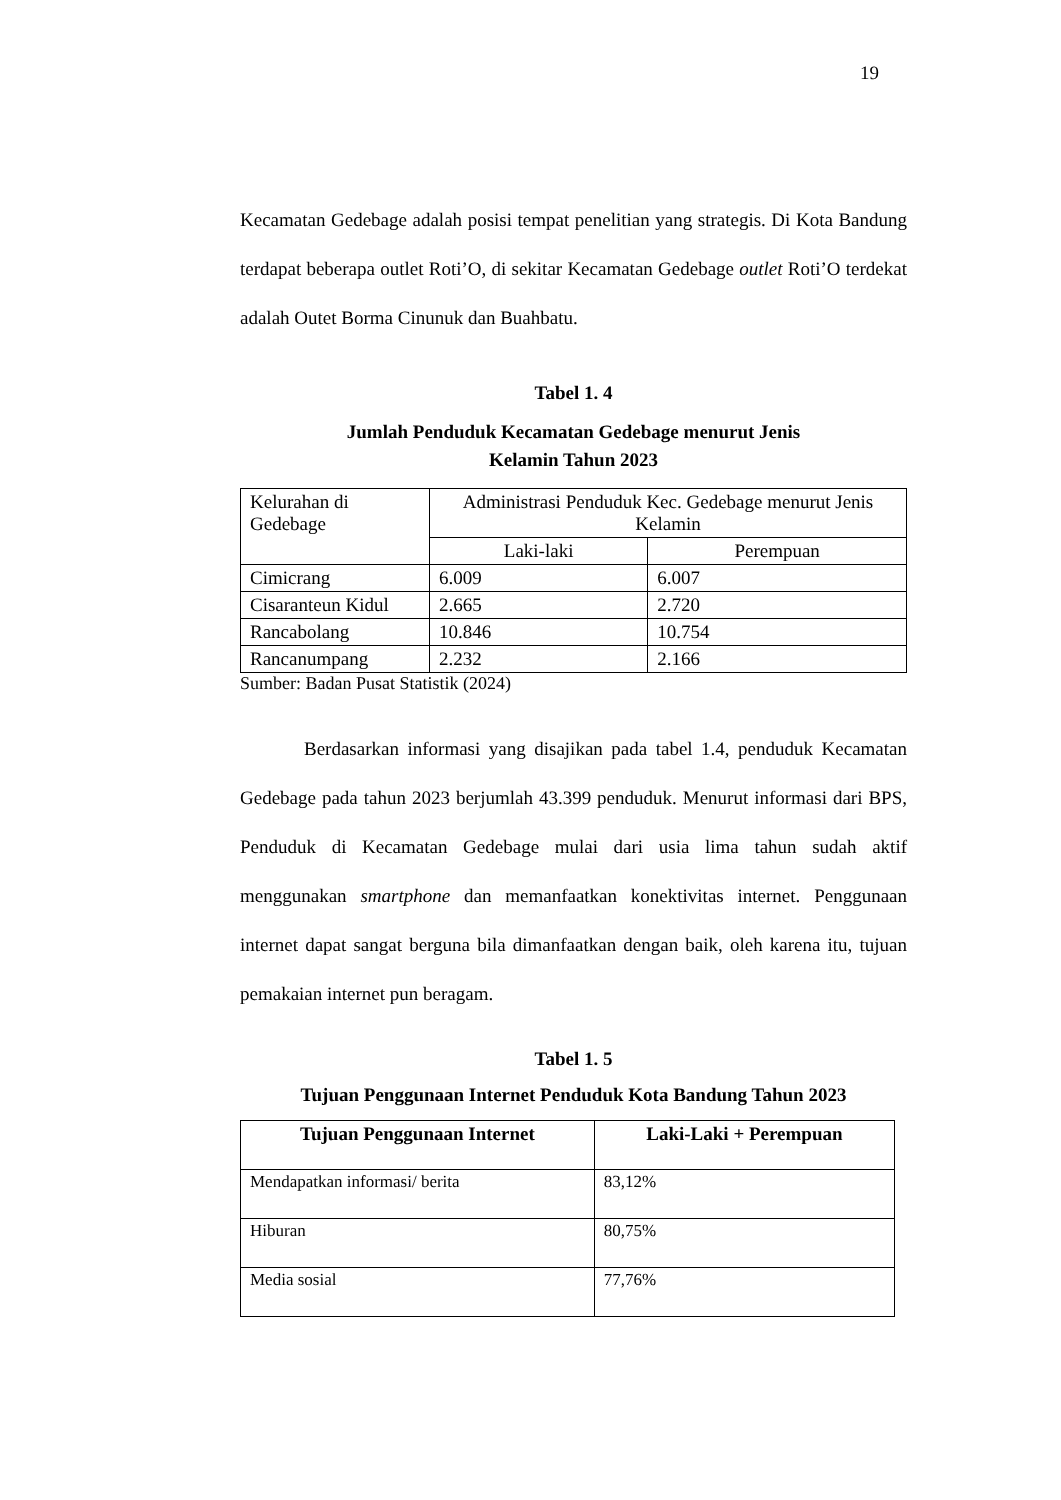19
Kecamatan Gedebage adalah posisi tempat penelitian yang strategis. Di Kota Bandung terdapat beberapa outlet Roti’O, di sekitar Kecamatan Gedebage outlet Roti’O terdekat adalah Outet Borma Cinunuk dan Buahbatu.
Tabel 1. 4
Jumlah Penduduk Kecamatan Gedebage menurut Jenis
Kelamin Tahun 2023
| Kelurahan di Gedebage | Administrasi Penduduk Kec. Gedebage menurut Jenis Kelamin | |
| | Laki-laki | Perempuan |
| Cimicrang | 6.009 | 6.007 |
| Cisaranteun Kidul | 2.665 | 2.720 |
| Rancabolang | 10.846 | 10.754 |
| Rancanumpang | 2.232 | 2.166 |
Sumber: Badan Pusat Statistik (2024)
Berdasarkan informasi yang disajikan pada tabel 1.4, penduduk Kecamatan Gedebage pada tahun 2023 berjumlah 43.399 penduduk. Menurut informasi dari BPS, Penduduk di Kecamatan Gedebage mulai dari usia lima tahun sudah aktif menggunakan smartphone dan memanfaatkan konektivitas internet. Penggunaan internet dapat sangat berguna bila dimanfaatkan dengan baik, oleh karena itu, tujuan pemakaian internet pun beragam.
Tabel 1. 5
Tujuan Penggunaan Internet Penduduk Kota Bandung Tahun 2023
| Tujuan Penggunaan Internet | Laki-Laki + Perempuan |
| --- | --- |
| Mendapatkan informasi/ berita | 83,12% |
| Hiburan | 80,75% |
| Media sosial | 77,76% |